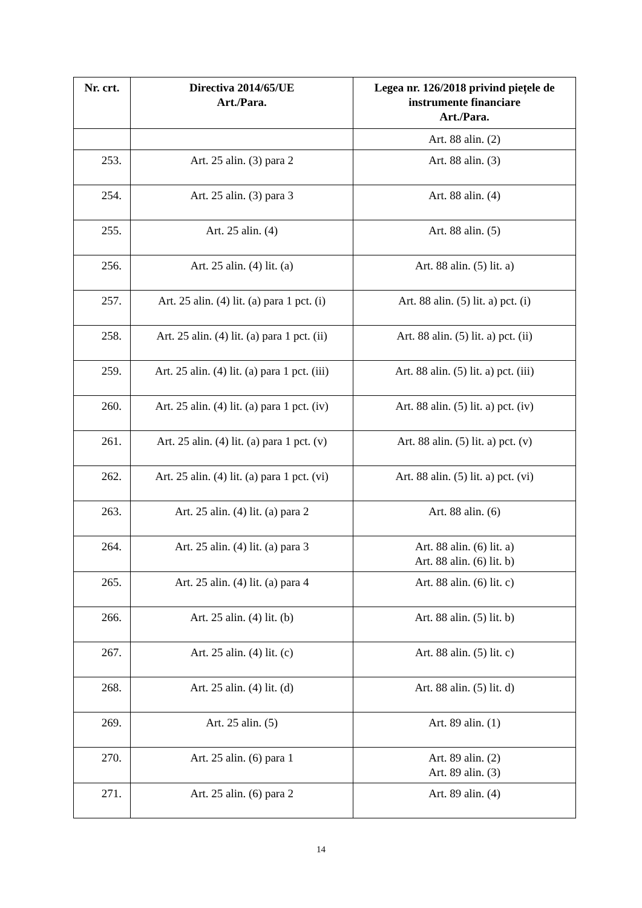| Nr. crt. | Directiva 2014/65/UE Art./Para. | Legea nr. 126/2018 privind piețele de instrumente financiare Art./Para. |
| --- | --- | --- |
| | | Art. 88 alin. (2) |
| 253. | Art. 25 alin. (3) para 2 | Art. 88 alin. (3) |
| 254. | Art. 25 alin. (3) para 3 | Art. 88 alin. (4) |
| 255. | Art. 25 alin. (4) | Art. 88 alin. (5) |
| 256. | Art. 25 alin. (4) lit. (a) | Art. 88 alin. (5) lit. a) |
| 257. | Art. 25 alin. (4) lit. (a) para 1 pct. (i) | Art. 88 alin. (5) lit. a) pct. (i) |
| 258. | Art. 25 alin. (4) lit. (a) para 1 pct. (ii) | Art. 88 alin. (5) lit. a) pct. (ii) |
| 259. | Art. 25 alin. (4) lit. (a) para 1 pct. (iii) | Art. 88 alin. (5) lit. a) pct. (iii) |
| 260. | Art. 25 alin. (4) lit. (a) para 1 pct. (iv) | Art. 88 alin. (5) lit. a) pct. (iv) |
| 261. | Art. 25 alin. (4) lit. (a) para 1 pct. (v) | Art. 88 alin. (5) lit. a) pct. (v) |
| 262. | Art. 25 alin. (4) lit. (a) para 1 pct. (vi) | Art. 88 alin. (5) lit. a) pct. (vi) |
| 263. | Art. 25 alin. (4) lit. (a) para 2 | Art. 88 alin. (6) |
| 264. | Art. 25 alin. (4) lit. (a) para 3 | Art. 88 alin. (6) lit. a) Art. 88 alin. (6) lit. b) |
| 265. | Art. 25 alin. (4) lit. (a) para 4 | Art. 88 alin. (6) lit. c) |
| 266. | Art. 25 alin. (4) lit. (b) | Art. 88 alin. (5) lit. b) |
| 267. | Art. 25 alin. (4) lit. (c) | Art. 88 alin. (5) lit. c) |
| 268. | Art. 25 alin. (4) lit. (d) | Art. 88 alin. (5) lit. d) |
| 269. | Art. 25 alin. (5) | Art. 89 alin. (1) |
| 270. | Art. 25 alin. (6) para 1 | Art. 89 alin. (2) Art. 89 alin. (3) |
| 271. | Art. 25 alin. (6) para 2 | Art. 89 alin. (4) |
14